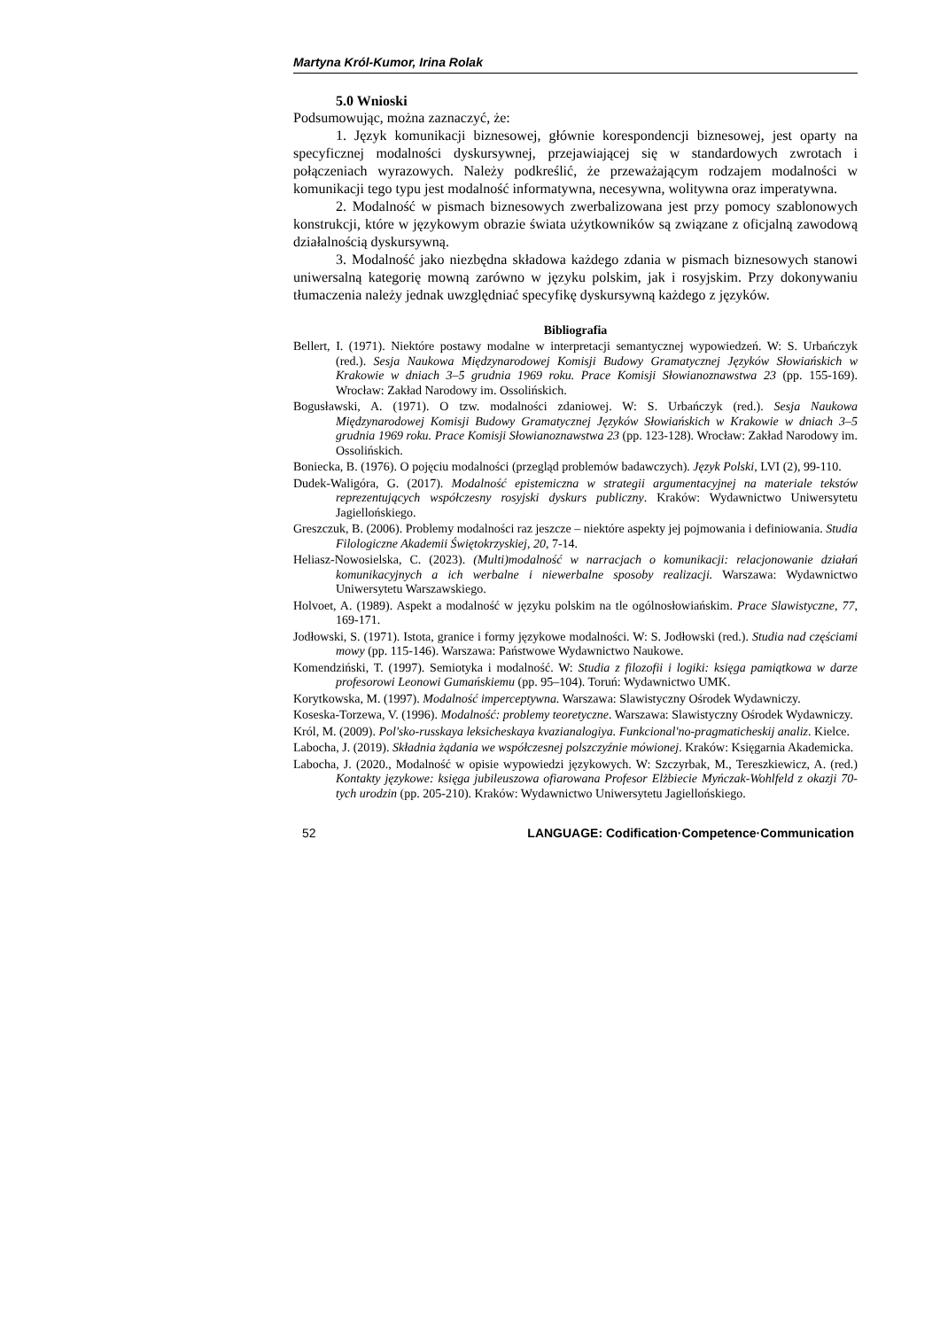Martyna Król-Kumor, Irina Rolak
5.0 Wnioski
Podsumowując, można zaznaczyć, że:
1. Język komunikacji biznesowej, głównie korespondencji biznesowej, jest oparty na specyficznej modalności dyskursywnej, przejawiającej się w standardowych zwrotach i połączeniach wyrazowych. Należy podkreślić, że przeważającym rodzajem modalności w komunikacji tego typu jest modalność informatywna, necesywna, wolitywna oraz imperatywna.
2. Modalność w pismach biznesowych zwerbalizowana jest przy pomocy szablonowych konstrukcji, które w językowym obrazie świata użytkowników są związane z oficjalną zawodową działalnością dyskursywną.
3. Modalność jako niezbędna składowa każdego zdania w pismach biznesowych stanowi uniwersalną kategorię mowną zarówno w języku polskim, jak i rosyjskim. Przy dokonywaniu tłumaczenia należy jednak uwzględniać specyfikę dyskursywną każdego z języków.
Bibliografia
Bellert, I. (1971). Niektóre postawy modalne w interpretacji semantycznej wypowiedzeń. W: S. Urbańczyk (red.). Sesja Naukowa Międzynarodowej Komisji Budowy Gramatycznej Języków Słowiańskich w Krakowie w dniach 3–5 grudnia 1969 roku. Prace Komisji Słowianoznawstwa 23 (pp. 155-169). Wrocław: Zakład Narodowy im. Ossolińskich.
Bogusławski, A. (1971). O tzw. modalności zdaniowej. W: S. Urbańczyk (red.). Sesja Naukowa Międzynarodowej Komisji Budowy Gramatycznej Języków Słowiańskich w Krakowie w dniach 3–5 grudnia 1969 roku. Prace Komisji Słowianoznawstwa 23 (pp. 123-128). Wrocław: Zakład Narodowy im. Ossolińskich.
Boniecka, B. (1976). O pojęciu modalności (przegląd problemów badawczych). Język Polski, LVI (2), 99-110.
Dudek-Waligóra, G. (2017). Modalność epistemiczna w strategii argumentacyjnej na materiale tekstów reprezentujących współczesny rosyjski dyskurs publiczny. Kraków: Wydawnictwo Uniwersytetu Jagiellońskiego.
Greszczuk, B. (2006). Problemy modalności raz jeszcze – niektóre aspekty jej pojmowania i definiowania. Studia Filologiczne Akademii Świętokrzyskiej, 20, 7-14.
Heliasz-Nowosielska, C. (2023). (Multi)modalność w narracjach o komunikacji: relacjonowanie działań komunikacyjnych a ich werbalne i niewerbalne sposoby realizacji. Warszawa: Wydawnictwo Uniwersytetu Warszawskiego.
Holvoet, A. (1989). Aspekt a modalność w języku polskim na tle ogólnosłowiańskim. Prace Slawistyczne, 77, 169-171.
Jodłowski, S. (1971). Istota, granice i formy językowe modalności. W: S. Jodłowski (red.). Studia nad częściami mowy (pp. 115-146). Warszawa: Państwowe Wydawnictwo Naukowe.
Komendziński, T. (1997). Semiotyka i modalność. W: Studia z filozofii i logiki: księga pamiątkowa w darze profesorowi Leonowi Gumańskiemu (pp. 95–104). Toruń: Wydawnictwo UMK.
Korytkowska, M. (1997). Modalność imperceptywna. Warszawa: Slawistyczny Ośrodek Wydawniczy.
Koseska-Torzewa, V. (1996). Modalność: problemy teoretyczne. Warszawa: Slawistyczny Ośrodek Wydawniczy.
Król, M. (2009). Pol'sko-russkaya leksicheskaya kvazianalogiya. Funkcional'no-pragmaticheskij analiz. Kielce.
Labocha, J. (2019). Składnia żądania we współczesnej polszczyźnie mówionej. Kraków: Księgarnia Akademicka.
Labocha, J. (2020., Modalność w opisie wypowiedzi językowych. W: Szczyrbak, M., Tereszkiewicz, A. (red.) Kontakty językowe: księga jubileuszowa ofiarowana Profesor Elżbiecie Myńczak-Wohlfeld z okazji 70-tych urodzin (pp. 205-210). Kraków: Wydawnictwo Uniwersytetu Jagiellońskiego.
52 LANGUAGE: Codification·Competence·Communication